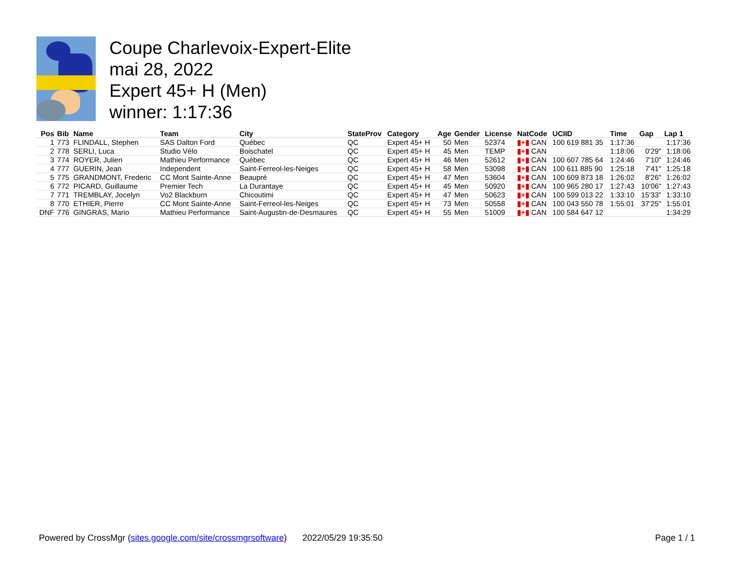Coupe Charlevoix-Expert-Elite
mai 28, 2022
Expert 45+ H (Men)
winner: 1:17:36
| Pos | Bib | Name | Team | City | StateProv | Category | Age | Gender | License | NatCode | UCIID | Time | Gap | Lap 1 |
| --- | --- | --- | --- | --- | --- | --- | --- | --- | --- | --- | --- | --- | --- | --- |
| 1 | 773 | FLINDALL, Stephen | SAS Dalton Ford | Québec | QC | Expert 45+ H | 50 | Men | 52374 | ▮+▮ CAN | 100 619 881 35 | 1:17:36 | | 1:17:36 |
| 2 | 778 | SERLI, Luca | Studio Vélo | Boischatel | QC | Expert 45+ H | 45 | Men | TEMP | ▮+▮ CAN | | 1:18:06 | 0'29" | 1:18:06 |
| 3 | 774 | ROYER, Julien | Mathieu Performance | Québec | QC | Expert 45+ H | 46 | Men | 52612 | ▮+▮ CAN | 100 607 785 64 | 1:24:46 | 7'10" | 1:24:46 |
| 4 | 777 | GUERIN, Jean | Independent | Saint-Ferreol-les-Neiges | QC | Expert 45+ H | 58 | Men | 53098 | ▮+▮ CAN | 100 611 885 90 | 1:25:18 | 7'41" | 1:25:18 |
| 5 | 775 | GRANDMONT, Frederic | CC Mont Sainte-Anne | Beaupré | QC | Expert 45+ H | 47 | Men | 53604 | ▮+▮ CAN | 100 609 873 18 | 1:26:02 | 8'26" | 1:26:02 |
| 6 | 772 | PICARD, Guillaume | Premier Tech | La Durantaye | QC | Expert 45+ H | 45 | Men | 50920 | ▮+▮ CAN | 100 965 280 17 | 1:27:43 | 10'06" | 1:27:43 |
| 7 | 771 | TREMBLAY, Jocelyn | Vo2 Blackburn | Chicoutimi | QC | Expert 45+ H | 47 | Men | 50623 | ▮+▮ CAN | 100 599 013 22 | 1:33:10 | 15'33" | 1:33:10 |
| 8 | 770 | ETHIER, Pierre | CC Mont Sainte-Anne | Saint-Ferreol-les-Neiges | QC | Expert 45+ H | 73 | Men | 50558 | ▮+▮ CAN | 100 043 550 78 | 1:55:01 | 37'25" | 1:55:01 |
| DNF | 776 | GINGRAS, Mario | Mathieu Performance | Saint-Augustin-de-Desmaures | QC | Expert 45+ H | 55 | Men | 51009 | ▮+▮ CAN | 100 584 647 12 | | | 1:34:29 |
Powered by CrossMgr (sites.google.com/site/crossmgrsoftware) 2022/05/29 19:35:50 Page 1 / 1